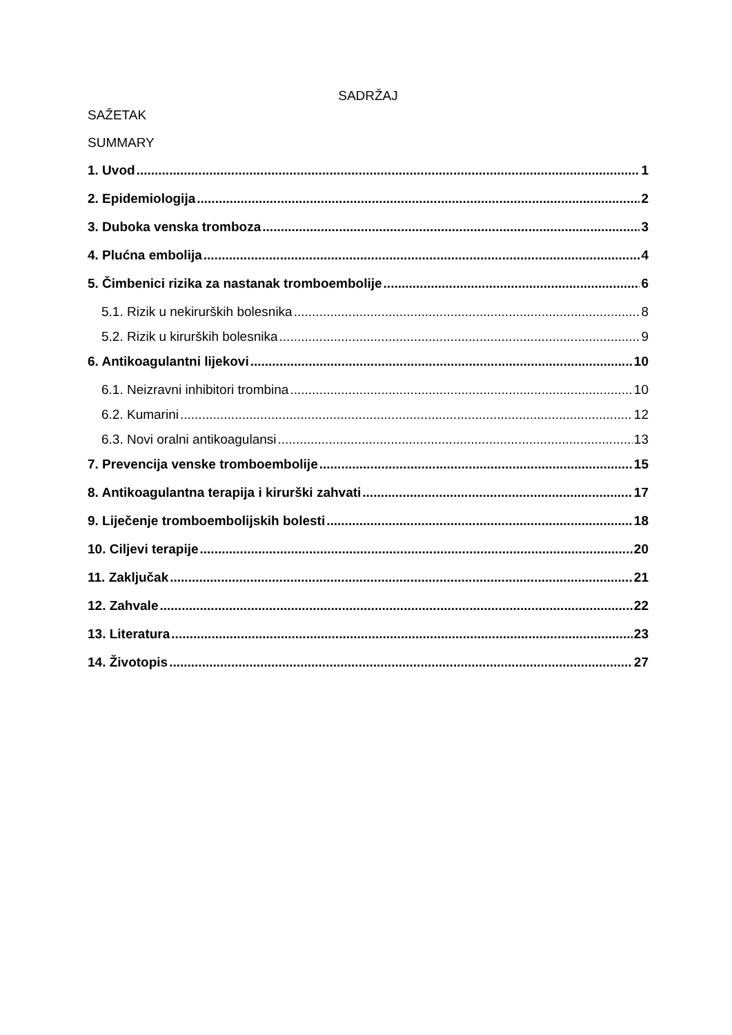SADRŽAJ
SAŽETAK
SUMMARY
1. Uvod 1
2. Epidemiologija 2
3. Duboka venska tromboza 3
4. Plućna embolija 4
5. Čimbenici rizika za nastanak tromboembolije 6
5.1. Rizik u nekirurških bolesnika 8
5.2. Rizik u kirurških bolesnika 9
6. Antikoagulantni lijekovi 10
6.1. Neizravni inhibitori trombina 10
6.2. Kumarini 12
6.3. Novi oralni antikoagulansi 13
7. Prevencija venske tromboembolije 15
8. Antikoagulantna terapija i kirurški zahvati 17
9. Liječenje tromboembolijskih bolesti 18
10. Ciljevi terapije 20
11. Zaključak 21
12. Zahvale 22
13. Literatura 23
14. Životopis 27